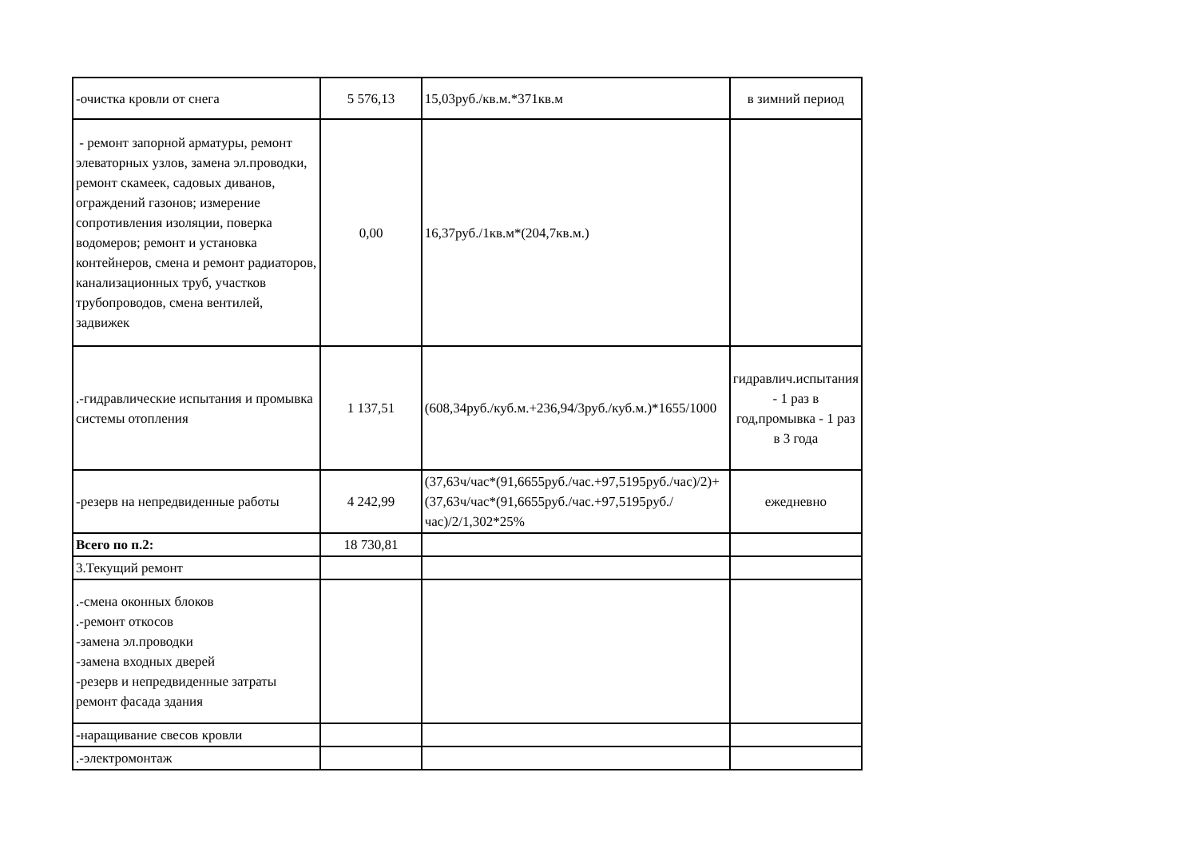| -очистка кровли от снега | 5 576,13 | 15,03руб./кв.м.*371кв.м | в зимний период |
| - ремонт запорной арматуры, ремонт элеваторных узлов, замена эл.проводки, ремонт скамеек, садовых диванов, ограждений газонов; измерение сопротивления изоляции, поверка водомеров; ремонт и установка контейнеров, смена и ремонт радиаторов, канализационных труб, участков трубопроводов, смена вентилей, задвижек | 0,00 | 16,37руб./1кв.м*(204,7кв.м.) | |
| .-гидравлические испытания и промывка системы отопления | 1 137,51 | (608,34руб./куб.м.+236,94/3руб./куб.м.)*1655/1000 | гидравлич.испытания - 1 раз в год,промывка - 1 раз в 3 года |
| -резерв на непредвиденные работы | 4 242,99 | (37,63ч/час*(91,6655руб./час.+97,5195руб./час)/2)+(37,63ч/час*(91,6655руб./час.+97,5195руб./час)/2/1,302*25% | ежедневно |
| Всего по п.2: | 18 730,81 | | |
| 3.Текущий ремонт | | | |
| .-смена оконных блоков .-ремонт откосов -замена эл.проводки -замена входных дверей -резерв и непредвиденные затраты ремонт фасада здания | | | |
| -наращивание свесов кровли | | | |
| .-электромонтаж | | | |